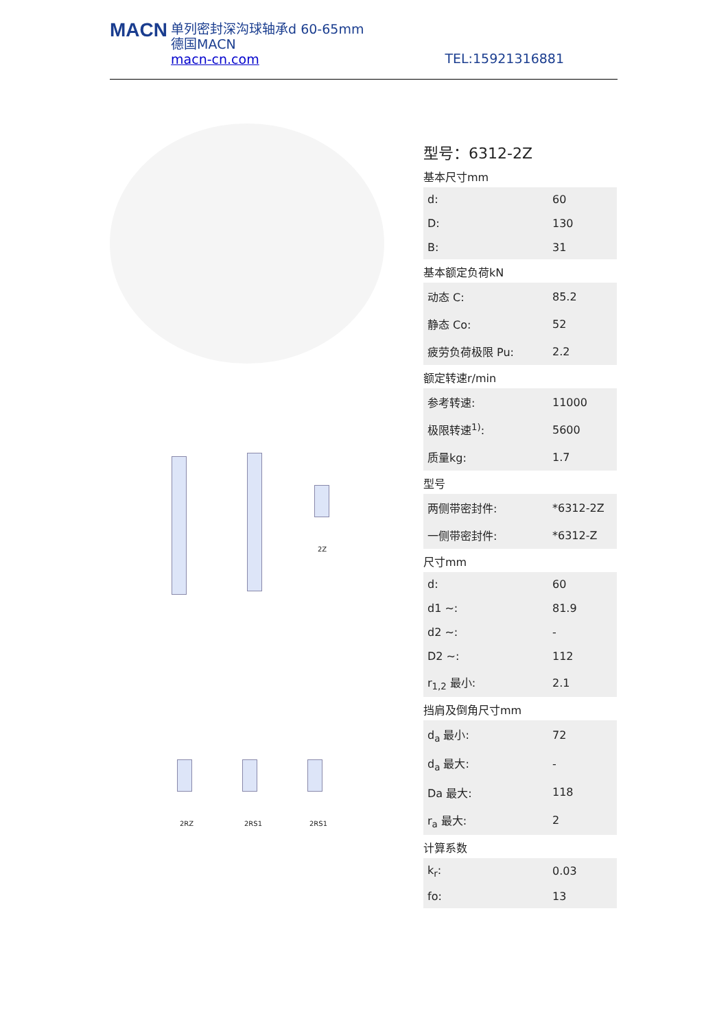MACN 单列密封深沟球轴承d 60-65mm
德国MACN
macn-cn.com
TEL:15921316881
2Z
2RZ 2RS1 2RS1
型号：6312-2Z
基本尺寸mm
| d: | 60 |
| D: | 130 |
| B: | 31 |
基本额定负荷kN
| 动态 C: | 85.2 |
| 静态 Co: | 52 |
| 疲劳负荷极限 Pu: | 2.2 |
额定转速r/min
| 参考转速: | 11000 |
| 极限转速<sup>1)</sup>: | 5600 |
| 质量kg: | 1.7 |
型号
| 两侧带密封件: | *6312-2Z |
| 一侧带密封件: | *6312-Z |
尺寸mm
| d: | 60 |
| d1 ~: | 81.9 |
| d2 ~: | - |
| D2 ~: | 112 |
| r<sub>1,2</sub> 最小: | 2.1 |
挡肩及倒角尺寸mm
| d<sub>a</sub> 最小: | 72 |
| d<sub>a</sub> 最大: | - |
| Da 最大: | 118 |
| r<sub>a</sub> 最大: | 2 |
计算系数
| k<sub>r</sub>: | 0.03 |
| fo: | 13 |